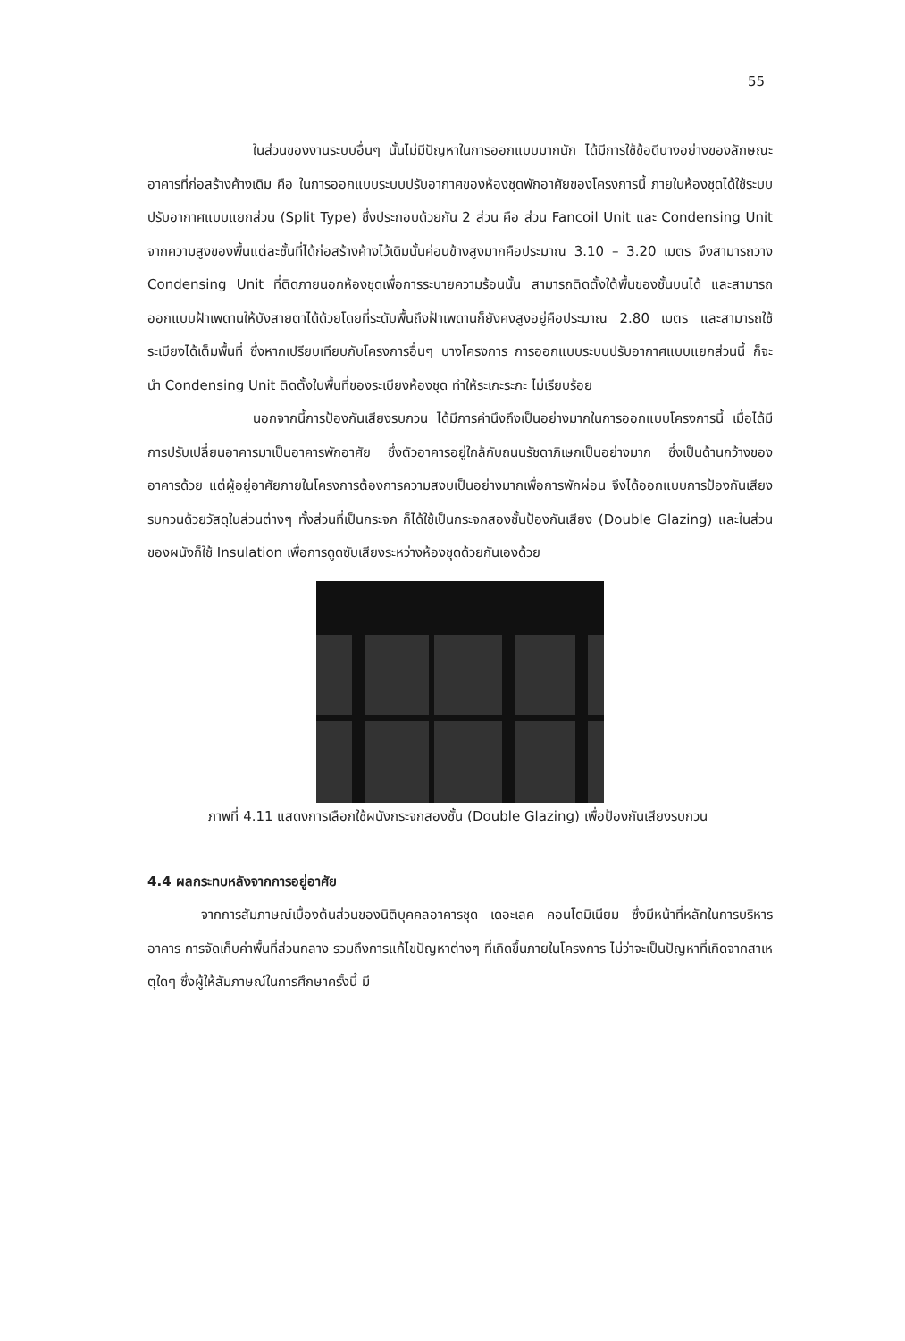55
ในส่วนของงานระบบอื่นๆ นั้นไม่มีปัญหาในการออกแบบมากนัก ได้มีการใช้ข้อดีบางอย่างของลักษณะอาคารที่ก่อสร้างค้างเดิม คือ ในการออกแบบระบบปรับอากาศของห้องชุดพักอาศัยของโครงการนี้ ภายในห้องชุดได้ใช้ระบบปรับอากาศแบบแยกส่วน (Split Type) ซึ่งประกอบด้วยกัน 2 ส่วน คือ ส่วน Fancoil Unit และ Condensing Unit จากความสูงของพื้นแต่ละชั้นที่ได้ก่อสร้างค้างไว้เดิมนั้นค่อนข้างสูงมากคือประมาณ 3.10 – 3.20 เมตร จึงสามารถวาง Condensing Unit ที่ติดภายนอกห้องชุดเพื่อการระบายความร้อนนั้น สามารถติดตั้งใต้พื้นของชั้นบนได้ และสามารถออกแบบฝ้าเพดานให้บังสายตาได้ด้วยโดยที่ระดับพื้นถึงฝ้าเพดานก็ยังคงสูงอยู่คือประมาณ 2.80 เมตร และสามารถใช้ระเบียงได้เต็มพื้นที่ ซึ่งหากเปรียบเทียบกับโครงการอื่นๆ บางโครงการ การออกแบบระบบปรับอากาศแบบแยกส่วนนี้ ก็จะนำ Condensing Unit ติดตั้งในพื้นที่ของระเบียงห้องชุด ทำให้ระเกะระกะ ไม่เรียบร้อย
นอกจากนี้การป้องกันเสียงรบกวน ได้มีการคำนึงถึงเป็นอย่างมากในการออกแบบโครงการนี้ เมื่อได้มีการปรับเปลี่ยนอาคารมาเป็นอาคารพักอาศัย ซึ่งตัวอาคารอยู่ใกล้กับถนนรัชดาภิเษกเป็นอย่างมาก ซึ่งเป็นด้านกว้างของอาคารด้วย แต่ผู้อยู่อาศัยภายในโครงการต้องการความสงบเป็นอย่างมากเพื่อการพักผ่อน จึงได้ออกแบบการป้องกันเสียงรบกวนด้วยวัสดุในส่วนต่างๆ ทั้งส่วนที่เป็นกระจก ก็ได้ใช้เป็นกระจกสองชั้นป้องกันเสียง (Double Glazing) และในส่วนของผนังก็ใช้ Insulation เพื่อการดูดซับเสียงระหว่างห้องชุดด้วยกันเองด้วย
ภาพที่ 4.11 แสดงการเลือกใช้ผนังกระจกสองชั้น (Double Glazing) เพื่อป้องกันเสียงรบกวน
4.4 ผลกระทบหลังจากการอยู่อาศัย
จากการสัมภาษณ์เบื้องต้นส่วนของนิติบุคคลอาคารชุด เดอะเลค คอนโดมิเนียม ซึ่งมีหน้าที่หลักในการบริหารอาคาร การจัดเก็บค่าพื้นที่ส่วนกลาง รวมถึงการแก้ไขปัญหาต่างๆ ที่เกิดขึ้นภายในโครงการ ไม่ว่าจะเป็นปัญหาที่เกิดจากสาเหตุใดๆ ซึ่งผู้ให้สัมภาษณ์ในการศึกษาครั้งนี้ มี